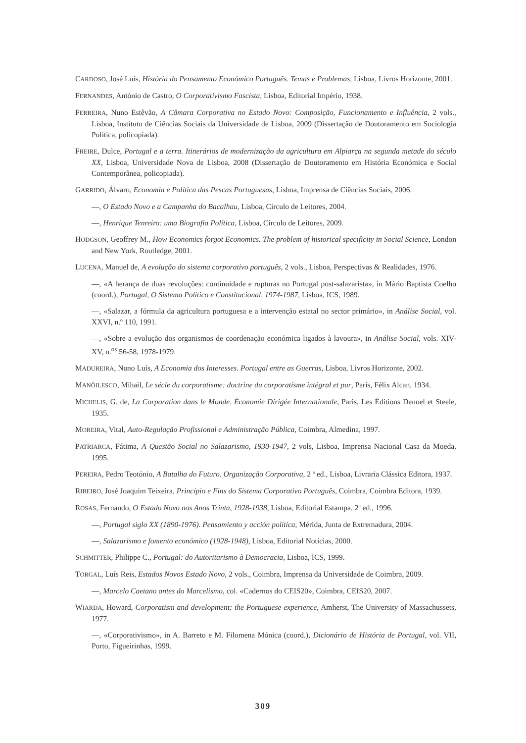CARDOSO, José Luís, História do Pensamento Económico Português. Temas e Problemas, Lisboa, Livros Horizonte, 2001.
FERNANDES, António de Castro, O Corporativismo Fascista, Lisboa, Editorial Império, 1938.
FERREIRA, Nuno Estêvão, A Câmara Corporativa no Estado Novo: Composição, Funcionamento e Influência, 2 vols., Lisboa, Instituto de Ciências Sociais da Universidade de Lisboa, 2009 (Dissertação de Doutoramento em Sociologia Política, policopiada).
FREIRE, Dulce, Portugal e a terra. Itinerários de modernização da agricultura em Alpiarça na segunda metade do século XX, Lisboa, Universidade Nova de Lisboa, 2008 (Dissertação de Doutoramento em História Económica e Social Contemporânea, policopiada).
GARRIDO, Álvaro, Economia e Política das Pescas Portuguesas, Lisboa, Imprensa de Ciências Sociais, 2006.
—, O Estado Novo e a Campanha do Bacalhau, Lisboa, Círculo de Leitores, 2004.
—, Henrique Tenreiro: uma Biografia Política, Lisboa, Círculo de Leitores, 2009.
HODGSON, Geoffrey M., How Economics forgot Economics. The problem of historical specificity in Social Science, London and New York, Routledge, 2001.
LUCENA, Manuel de, A evolução do sistema corporativo português, 2 vols., Lisboa, Perspectivas & Realidades, 1976.
—, «A herança de duas revoluções: continuidade e rupturas no Portugal post-salazarista», in Mário Baptista Coelho (coord.), Portugal, O Sistema Político e Constitucional, 1974-1987, Lisboa, ICS, 1989.
—, «Salazar, a fórmula da agricultura portuguesa e a intervenção estatal no sector primário», in Análise Social, vol. XXVI, n.º 110, 1991.
—, «Sobre a evolução dos organismos de coordenação económica ligados à lavoura», in Análise Social, vols. XIV-XV, n.<sup>os</sup> 56-58, 1978-1979.
MADUREIRA, Nuno Luís, A Economia dos Interesses. Portugal entre as Guerras, Lisboa, Livros Horizonte, 2002.
MANÖILESCO, Mihail, Le sécle du corporatisme: doctrine du corporatisme intégral et pur, Paris, Félix Alcan, 1934.
MICHELIS, G. de, La Corporation dans le Monde. Économie Dirigée Internationale, Paris, Les Éditions Denoel et Steele, 1935.
MOREIRA, Vital, Auto-Regulação Profissional e Administração Pública, Coimbra, Almedina, 1997.
PATRIARCA, Fátima, A Questão Social no Salazarismo, 1930-1947, 2 vols, Lisboa, Imprensa Nacional Casa da Moeda, 1995.
PEREIRA, Pedro Teotónio, A Batalha do Futuro. Organização Corporativa, 2 ª ed., Lisboa, Livraria Clássica Editora, 1937.
RIBEIRO, José Joaquim Teixeira, Princípio e Fins do Sistema Corporativo Português, Coimbra, Coimbra Editora, 1939.
ROSAS, Fernando, O Estado Novo nos Anos Trinta, 1928-1938, Lisboa, Editorial Estampa, 2ª ed., 1996.
—, Portugal siglo XX (1890-1976). Pensamiento y acción política, Mérida, Junta de Extremadura, 2004.
—, Salazarismo e fomento económico (1928-1948), Lisboa, Editorial Notícias, 2000.
SCHMITTER, Philippe C., Portugal: do Autoritarismo à Democracia, Lisboa, ICS, 1999.
TORGAL, Luís Reis, Estados Novos Estado Novo, 2 vols., Coimbra, Imprensa da Universidade de Coimbra, 2009.
—, Marcelo Caetano antes do Marcelismo, col. «Cadernos do CEIS20», Coimbra, CEIS20, 2007.
WIARDA, Howard, Corporatism and development: the Portuguese experience, Amherst, The University of Massachussets, 1977.
—, «Corporativismo», in A. Barreto e M. Filomena Mónica (coord.), Dicionário de História de Portugal, vol. VII, Porto, Figueirinhas, 1999.
309